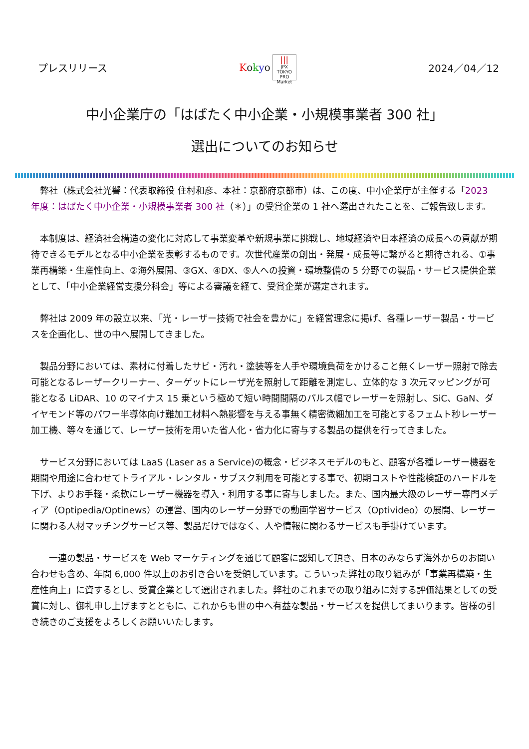プレスリリース
Kokyo
|||
JPX
TOKYO PRO Market
2024／04／12
中小企業庁の「はばたく中小企業・小規模事業者 300 社」
選出についてのお知らせ
　弊社（株式会社光響：代表取締役 住村和彦、本社：京都府京都市）は、この度、中小企業庁が主催する「2023 年度：はばたく中小企業・小規模事業者 300 社（＊）」の受賞企業の 1 社へ選出されたことを、ご報告致します。
　本制度は、経済社会構造の変化に対応して事業変革や新規事業に挑戦し、地域経済や日本経済の成長への貢献が期待できるモデルとなる中小企業を表彰するものです。次世代産業の創出・発展・成長等に繋がると期待される、①事業再構築・生産性向上、②海外展開、③GX、④DX、⑤人への投資・環境整備の 5 分野での製品・サービス提供企業として、「中小企業経営支援分科会」等による審議を経て、受賞企業が選定されます。
　弊社は 2009 年の設立以来、「光・レーザー技術で社会を豊かに」を経営理念に掲げ、各種レーザー製品・サービスを企画化し、世の中へ展開してきました。
　製品分野においては、素材に付着したサビ・汚れ・塗装等を人手や環境負荷をかけること無くレーザー照射で除去可能となるレーザークリーナー、ターゲットにレーザ光を照射して距離を測定し、立体的な 3 次元マッピングが可能となる LiDAR、10 のマイナス 15 乗という極めて短い時間間隔のパルス幅でレーザーを照射し、SiC、GaN、ダイヤモンド等のパワー半導体向け難加工材料へ熱影響を与える事無く精密微細加工を可能とするフェムト秒レーザー加工機、等々を通じて、レーザー技術を用いた省人化・省力化に寄与する製品の提供を行ってきました。
　サービス分野においては LaaS (Laser as a Service)の概念・ビジネスモデルのもと、顧客が各種レーザー機器を期間や用途に合わせてトライアル・レンタル・サブスク利用を可能とする事で、初期コストや性能検証のハードルを下げ、よりお手軽・柔軟にレーザー機器を導入・利用する事に寄与しました。また、国内最大級のレーザー専門メディア（Optipedia/Optinews）の運営、国内のレーザー分野での動画学習サービス（Optivideo）の展開、レーザーに関わる人材マッチングサービス等、製品だけではなく、人や情報に関わるサービスも手掛けています。
　　一連の製品・サービスを Web マーケティングを通じて顧客に認知して頂き、日本のみならず海外からのお問い合わせも含め、年間 6,000 件以上のお引き合いを受領しています。こういった弊社の取り組みが「事業再構築・生産性向上」に資するとし、受賞企業として選出されました。弊社のこれまでの取り組みに対する評価結果としての受賞に対し、御礼申し上げますとともに、これからも世の中へ有益な製品・サービスを提供してまいります。皆様の引き続きのご支援をよろしくお願いいたします。